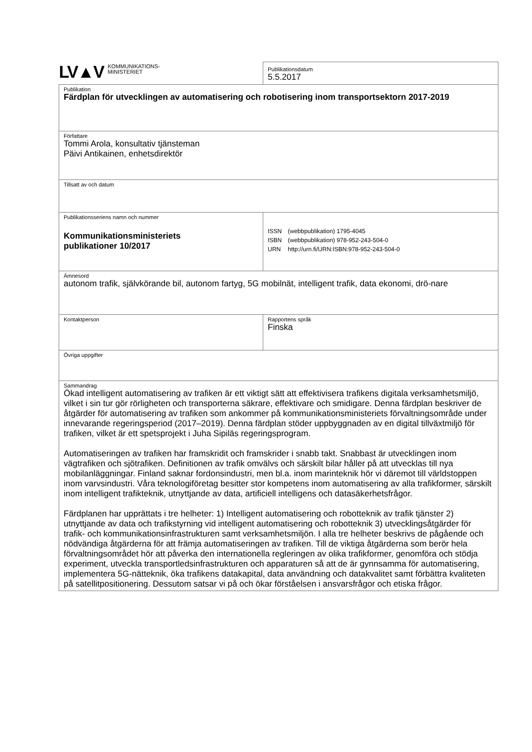| LV▲V KOMMUNIKATIONS- MINISTERIET | Publikationsdatum 5.5.2017 |
| Publikation Färdplan för utvecklingen av automatisering och robotisering inom transportsektorn 2017-2019 | |
| Författare Tommi Arola, konsultativ tjänsteman Päivi Antikainen, enhetsdirektör | |
| Tillsatt av och datum | |
| Publikationsseriens namn och nummer Kommunikationsministeriets publikationer 10/2017 | / ISSN / (webbpublikation) 1795-4045 / / ISBN / (webbpublikation) 978-952-243-504-0 / / URN / http://urn.fi/URN:ISBN:978-952-243-504-0 / |
| Ämnesord autonom trafik, självkörande bil, autonom fartyg, 5G mobilnät, intelligent trafik, data ekonomi, drö-nare | |
| Kontaktperson | Rapportens språk Finska |
| Övriga uppgifter | |
| Sammandrag Ökad intelligent automatisering av trafiken är ett viktigt sätt att effektivisera trafikens digitala verksamhetsmiljö, vilket i sin tur gör rörligheten och transporterna säkrare, effektivare och smidigare. Denna färdplan beskriver de åtgärder för automatisering av trafiken som ankommer på kommunikationsministeriets förvaltningsområde under innevarande regeringsperiod (2017–2019). Denna färdplan stöder uppbyggnaden av en digital tillväxtmiljö för trafiken, vilket är ett spetsprojekt i Juha Sipiläs regeringsprogram. Automatiseringen av trafiken har framskridit och framskrider i snabb takt. Snabbast är utvecklingen inom vägtrafiken och sjötrafiken. Definitionen av trafik omvälvs och särskilt bilar håller på att utvecklas till nya mobilanläggningar. Finland saknar fordonsindustri, men bl.a. inom marinteknik hör vi däremot till världstoppen inom varvsindustri. Våra teknologiföretag besitter stor kompetens inom automatisering av alla trafikformer, särskilt inom intelligent trafikteknik, utnyttjande av data, artificiell intelligens och datasäkerhetsfrågor. Färdplanen har upprättats i tre helheter: 1) Intelligent automatisering och robotteknik av trafik tjänster 2) utnyttjande av data och trafikstyrning vid intelligent automatisering och robotteknik 3) utvecklingsåtgärder för trafik- och kommunikationsinfrastrukturen samt verksamhetsmiljön. I alla tre helheter beskrivs de pågående och nödvändiga åtgärderna för att främja automatiseringen av trafiken. Till de viktiga åtgärderna som berör hela förvaltningsområdet hör att påverka den internationella regleringen av olika trafikformer, genomföra och stödja experiment, utveckla transportledsinfrastrukturen och apparaturen så att de är gynnsamma för automatisering, implementera 5G-nätteknik, öka trafikens datakapital, data användning och datakvalitet samt förbättra kvaliteten på satellitpositionering. Dessutom satsar vi på och ökar förståelsen i ansvarsfrågor och etiska frågor. | |